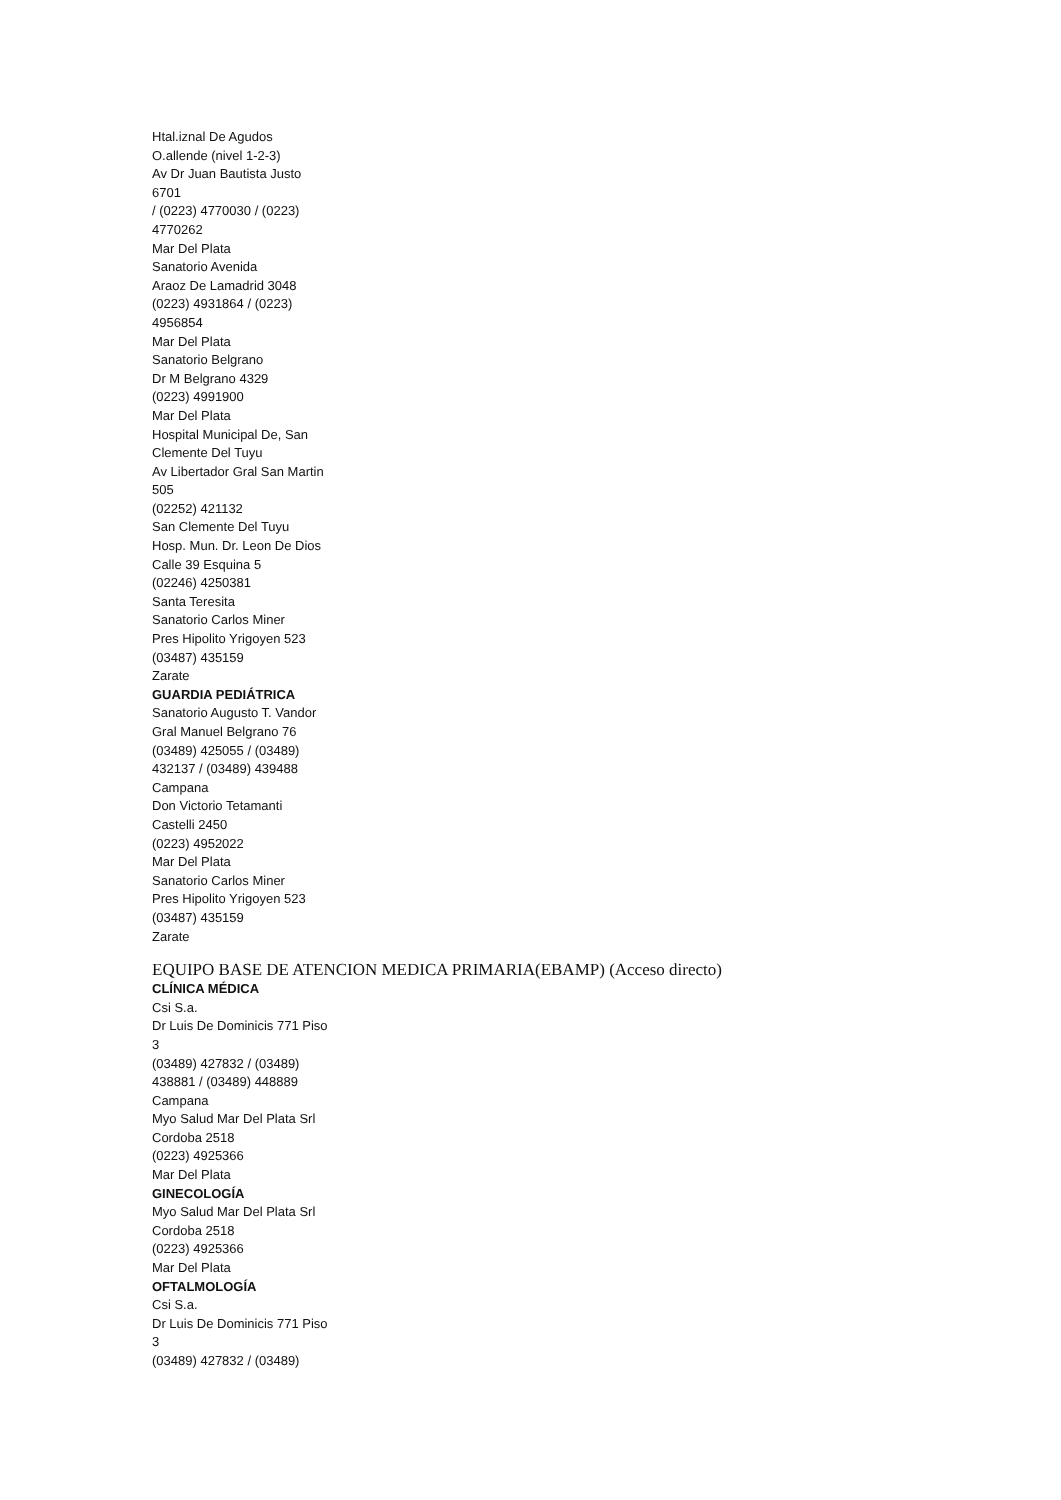Htal.iznal De Agudos
O.allende (nivel 1-2-3)
Av Dr Juan Bautista Justo
6701
/ (0223) 4770030 / (0223)
4770262
Mar Del Plata
Sanatorio Avenida
Araoz De Lamadrid 3048
(0223) 4931864 / (0223)
4956854
Mar Del Plata
Sanatorio Belgrano
Dr M Belgrano 4329
(0223) 4991900
Mar Del Plata
Hospital Municipal De, San
Clemente Del Tuyu
Av Libertador Gral San Martin
505
(02252) 421132
San Clemente Del Tuyu
Hosp. Mun. Dr. Leon De Dios
Calle 39 Esquina 5
(02246) 4250381
Santa Teresita
Sanatorio Carlos Miner
Pres Hipolito Yrigoyen 523
(03487) 435159
Zarate
GUARDIA PEDIÁTRICA
Sanatorio Augusto T. Vandor
Gral Manuel Belgrano 76
(03489) 425055 / (03489)
432137 / (03489) 439488
Campana
Don Victorio Tetamanti
Castelli 2450
(0223) 4952022
Mar Del Plata
Sanatorio Carlos Miner
Pres Hipolito Yrigoyen 523
(03487) 435159
Zarate
EQUIPO BASE DE ATENCION MEDICA PRIMARIA(EBAMP) (Acceso directo)
CLÍNICA MÉDICA
Csi S.a.
Dr Luis De Dominicis 771 Piso
3
(03489) 427832 / (03489)
438881 / (03489) 448889
Campana
Myo Salud Mar Del Plata Srl
Cordoba 2518
(0223) 4925366
Mar Del Plata
GINECOLOGÍA
Myo Salud Mar Del Plata Srl
Cordoba 2518
(0223) 4925366
Mar Del Plata
OFTALMOLOGÍA
Csi S.a.
Dr Luis De Dominicis 771 Piso
3
(03489) 427832 / (03489)